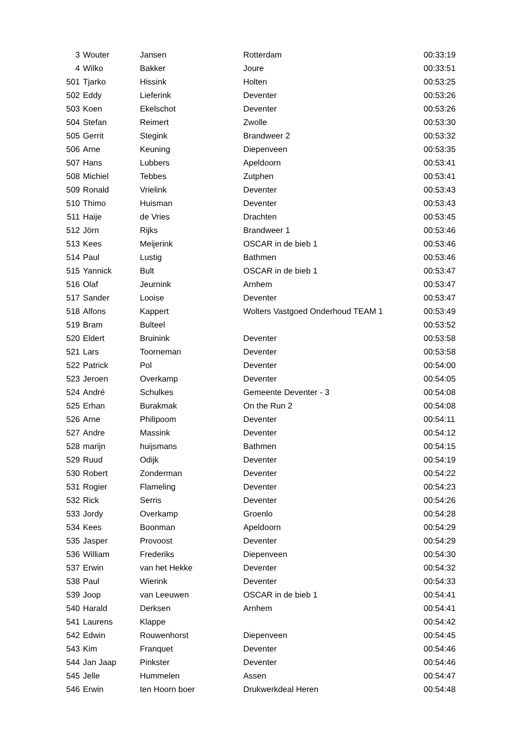| 3 | Wouter | Jansen | Rotterdam | 00:33:19 |
| 4 | Wilko | Bakker | Joure | 00:33:51 |
| 501 | Tjarko | Hissink | Holten | 00:53:25 |
| 502 | Eddy | Lieferink | Deventer | 00:53:26 |
| 503 | Koen | Ekelschot | Deventer | 00:53:26 |
| 504 | Stefan | Reimert | Zwolle | 00:53:30 |
| 505 | Gerrit | Stegink | Brandweer 2 | 00:53:32 |
| 506 | Arne | Keuning | Diepenveen | 00:53:35 |
| 507 | Hans | Lubbers | Apeldoorn | 00:53:41 |
| 508 | Michiel | Tebbes | Zutphen | 00:53:41 |
| 509 | Ronald | Vrielink | Deventer | 00:53:43 |
| 510 | Thimo | Huisman | Deventer | 00:53:43 |
| 511 | Haije | de Vries | Drachten | 00:53:45 |
| 512 | Jörn | Rijks | Brandweer 1 | 00:53:46 |
| 513 | Kees | Meijerink | OSCAR in de bieb 1 | 00:53:46 |
| 514 | Paul | Lustig | Bathmen | 00:53:46 |
| 515 | Yannick | Bult | OSCAR in de bieb 1 | 00:53:47 |
| 516 | Olaf | Jeurnink | Arnhem | 00:53:47 |
| 517 | Sander | Looise | Deventer | 00:53:47 |
| 518 | Alfons | Kappert | Wolters Vastgoed Onderhoud TEAM 1 | 00:53:49 |
| 519 | Bram | Bulteel | | 00:53:52 |
| 520 | Eldert | Bruinink | Deventer | 00:53:58 |
| 521 | Lars | Toorneman | Deventer | 00:53:58 |
| 522 | Patrick | Pol | Deventer | 00:54:00 |
| 523 | Jeroen | Overkamp | Deventer | 00:54:05 |
| 524 | André | Schulkes | Gemeente Deventer - 3 | 00:54:08 |
| 525 | Erhan | Burakmak | On the Run 2 | 00:54:08 |
| 526 | Arne | Philipoom | Deventer | 00:54:11 |
| 527 | Andre | Massink | Deventer | 00:54:12 |
| 528 | marijn | huijsmans | Bathmen | 00:54:15 |
| 529 | Ruud | Odijk | Deventer | 00:54:19 |
| 530 | Robert | Zonderman | Deventer | 00:54:22 |
| 531 | Rogier | Flameling | Deventer | 00:54:23 |
| 532 | Rick | Serris | Deventer | 00:54:26 |
| 533 | Jordy | Overkamp | Groenlo | 00:54:28 |
| 534 | Kees | Boonman | Apeldoorn | 00:54:29 |
| 535 | Jasper | Provoost | Deventer | 00:54:29 |
| 536 | William | Frederiks | Diepenveen | 00:54:30 |
| 537 | Erwin | van het Hekke | Deventer | 00:54:32 |
| 538 | Paul | Wierink | Deventer | 00:54:33 |
| 539 | Joop | van Leeuwen | OSCAR in de bieb 1 | 00:54:41 |
| 540 | Harald | Derksen | Arnhem | 00:54:41 |
| 541 | Laurens | Klappe | | 00:54:42 |
| 542 | Edwin | Rouwenhorst | Diepenveen | 00:54:45 |
| 543 | Kim | Franquet | Deventer | 00:54:46 |
| 544 | Jan Jaap | Pinkster | Deventer | 00:54:46 |
| 545 | Jelle | Hummelen | Assen | 00:54:47 |
| 546 | Erwin | ten Hoorn boer | Drukwerkdeal Heren | 00:54:48 |